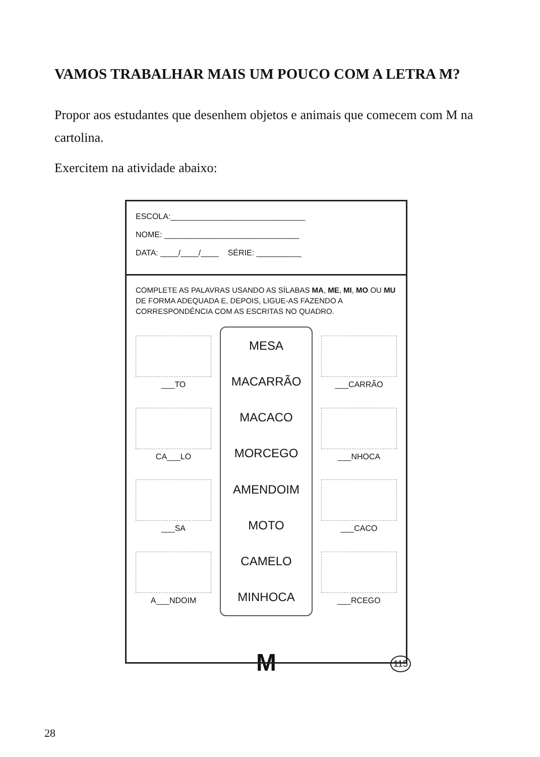VAMOS TRABALHAR MAIS UM POUCO COM A LETRA M?
Propor aos estudantes que desenhem objetos e animais que comecem com M na cartolina.
Exercitem na atividade abaixo:
ESCOLA:______________________________
NOME: ______________________________
DATA: ____/____/____ SÉRIE: __________
COMPLETE AS PALAVRAS USANDO AS SÍLABAS MA, ME, MI, MO OU MU DE FORMA ADEQUADA E, DEPOIS, LIGUE-AS FAZENDO A CORRESPONDÊNCIA COM AS ESCRITAS NO QUADRO.
___TO
CA___LO
___SA
A___NDOIM
MESA
MACARRÃO
MACACO
MORCEGO
AMENDOIM
MOTO
CAMELO
MINHOCA
___CARRÃO
___NHOCA
___CACO
___RCEGO
115
M
28